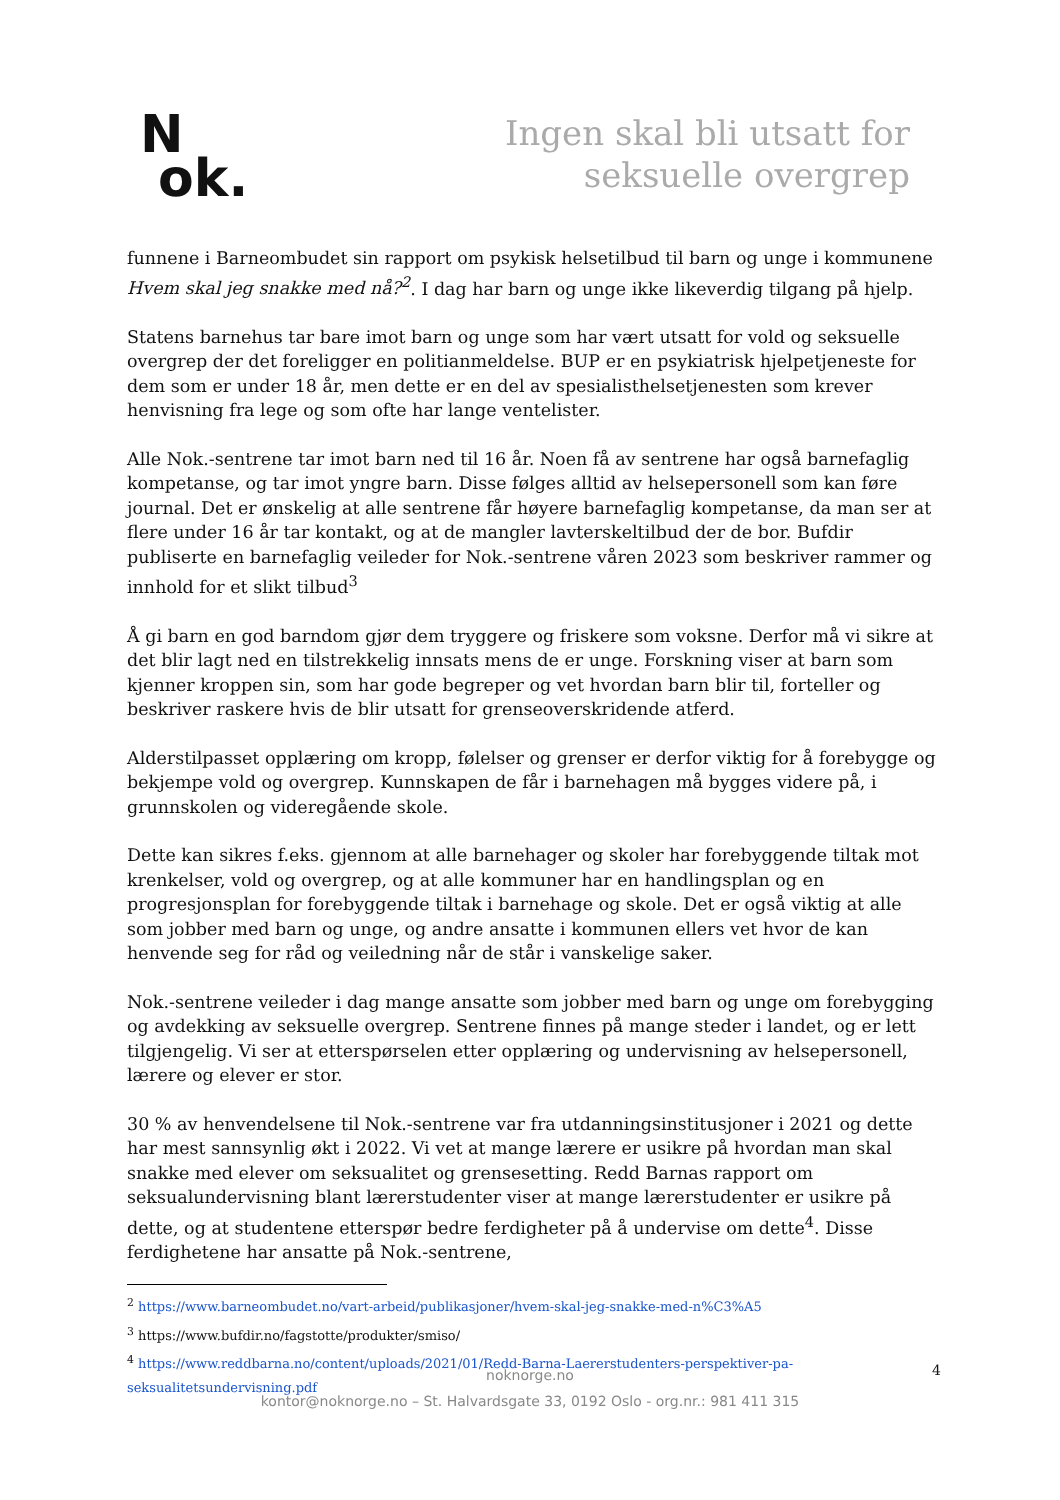N
ok.
Ingen skal bli utsatt for
seksuelle overgrep
funnene i Barneombudet sin rapport om psykisk helsetilbud til barn og unge i kommunene Hvem skal jeg snakke med nå?<sup>2</sup>. I dag har barn og unge ikke likeverdig tilgang på hjelp.
Statens barnehus tar bare imot barn og unge som har vært utsatt for vold og seksuelle overgrep der det foreligger en politianmeldelse. BUP er en psykiatrisk hjelpetjeneste for dem som er under 18 år, men dette er en del av spesialisthelsetjenesten som krever henvisning fra lege og som ofte har lange ventelister.
Alle Nok.-sentrene tar imot barn ned til 16 år. Noen få av sentrene har også barnefaglig kompetanse, og tar imot yngre barn. Disse følges alltid av helsepersonell som kan føre journal. Det er ønskelig at alle sentrene får høyere barnefaglig kompetanse, da man ser at flere under 16 år tar kontakt, og at de mangler lavterskeltilbud der de bor. Bufdir publiserte en barnefaglig veileder for Nok.-sentrene våren 2023 som beskriver rammer og innhold for et slikt tilbud<sup>3</sup>
Å gi barn en god barndom gjør dem tryggere og friskere som voksne. Derfor må vi sikre at det blir lagt ned en tilstrekkelig innsats mens de er unge. Forskning viser at barn som kjenner kroppen sin, som har gode begreper og vet hvordan barn blir til, forteller og beskriver raskere hvis de blir utsatt for grenseoverskridende atferd.
Alderstilpasset opplæring om kropp, følelser og grenser er derfor viktig for å forebygge og bekjempe vold og overgrep. Kunnskapen de får i barnehagen må bygges videre på, i grunnskolen og videregående skole.
Dette kan sikres f.eks. gjennom at alle barnehager og skoler har forebyggende tiltak mot krenkelser, vold og overgrep, og at alle kommuner har en handlingsplan og en progresjonsplan for forebyggende tiltak i barnehage og skole. Det er også viktig at alle som jobber med barn og unge, og andre ansatte i kommunen ellers vet hvor de kan henvende seg for råd og veiledning når de står i vanskelige saker.
Nok.-sentrene veileder i dag mange ansatte som jobber med barn og unge om forebygging og avdekking av seksuelle overgrep. Sentrene finnes på mange steder i landet, og er lett tilgjengelig. Vi ser at etterspørselen etter opplæring og undervisning av helsepersonell, lærere og elever er stor.
30 % av henvendelsene til Nok.-sentrene var fra utdanningsinstitusjoner i 2021 og dette har mest sannsynlig økt i 2022. Vi vet at mange lærere er usikre på hvordan man skal snakke med elever om seksualitet og grensesetting. Redd Barnas rapport om seksualundervisning blant lærerstudenter viser at mange lærerstudenter er usikre på dette, og at studentene etterspør bedre ferdigheter på å undervise om dette<sup>4</sup>. Disse ferdighetene har ansatte på Nok.-sentrene,
<sup>2</sup> https://www.barneombudet.no/vart-arbeid/publikasjoner/hvem-skal-jeg-snakke-med-n%C3%A5
<sup>3</sup> https://www.bufdir.no/fagstotte/produkter/smiso/
<sup>4</sup> https://www.reddbarna.no/content/uploads/2021/01/Redd-Barna-Laererstudenters-perspektiver-pa-seksualitetsundervisning.pdf
noknorge.no
kontor@noknorge.no – St. Halvardsgate 33, 0192 Oslo - org.nr.: 981 411 315
4